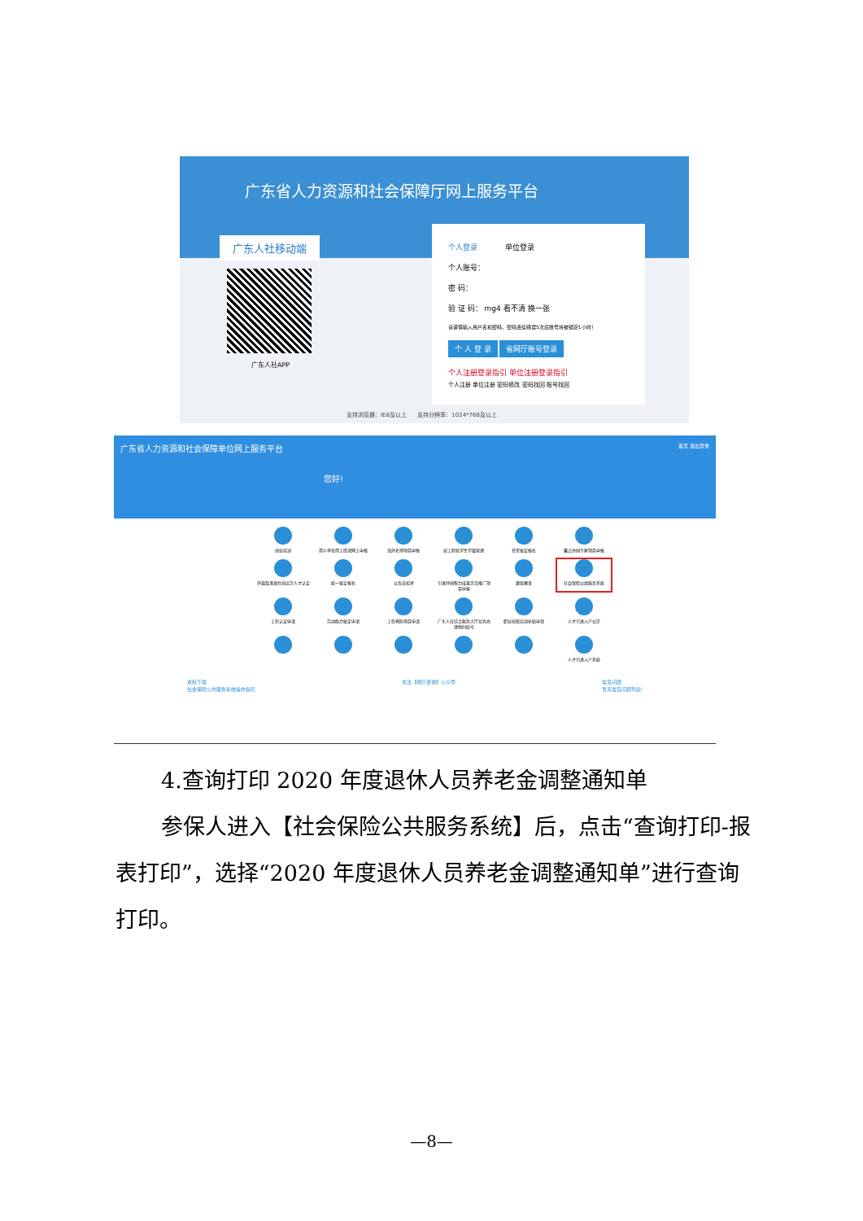广东省人力资源和社会保障厅网上服务平台
广东人社移动端
广东人社APP
个人登录 单位登录
个人账号：
密 码：
验 证 码： mg4 看不清 换一张
请谨慎输入用户名和密码，密码连续错误5次后账号将被锁定1小时！
个 人 登 录 省网厅账号登录
个人注册登录指引 单位注册登录指引
个人注册 单位注册 密码修改 密码找回 账号找回
支持浏览器：IE8及以上 支持分辨率：1024*768及以上
广东省人力资源和社会保障单位网上服务平台 首页 退出登录
您好!
创业培训
用人单位用工情况网上申报
海外名师项目申报
技工院校学生学籍管理
日常鉴定报名
重点外国专家项目申报
外籍及港澳台高层次人才认定
统一鉴定报名
公务员招考
引进外国智力成果示范推广项目申报
继续教育
社会保险公共服务系统
工伤认定申请
劳动能力鉴定申请
工伤预防项目申请
广东人社综合服务大厅业务办理预约取号
职业技能培训补贴申领
人才引进入户公示
人才引进入户系统
资料下载
社会保险公共服务系统操作指引
关注【网厅咨询】公众号 常见问题
暂无常见问题列表!
4.查询打印 2020 年度退休人员养老金调整通知单
参保人进入【社会保险公共服务系统】后，点击“查询打印-报表打印”，选择“2020 年度退休人员养老金调整通知单”进行查询打印。
—8—